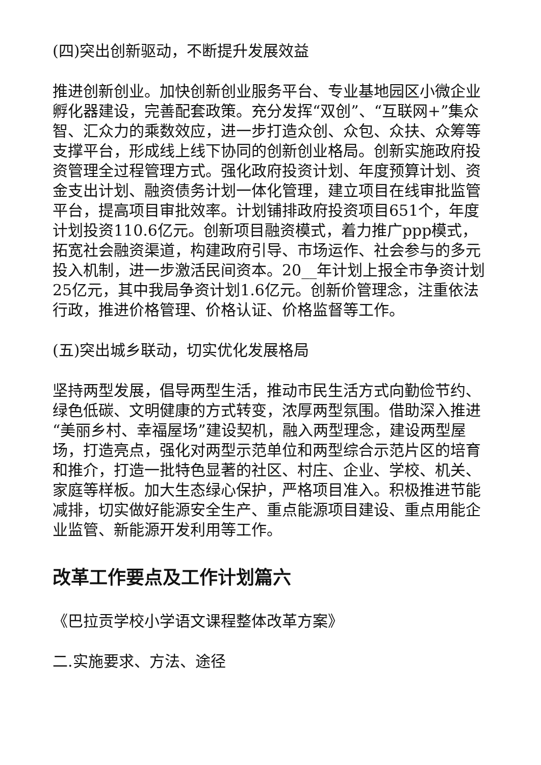(四)突出创新驱动，不断提升发展效益
推进创新创业。加快创新创业服务平台、专业基地园区小微企业孵化器建设，完善配套政策。充分发挥“双创”、“互联网+”集众智、汇众力的乘数效应，进一步打造众创、众包、众扶、众筹等支撑平台，形成线上线下协同的创新创业格局。创新实施政府投资管理全过程管理方式。强化政府投资计划、年度预算计划、资金支出计划、融资债务计划一体化管理，建立项目在线审批监管平台，提高项目审批效率。计划铺排政府投资项目651个，年度计划投资110.6亿元。创新项目融资模式，着力推广ppp模式，拓宽社会融资渠道，构建政府引导、市场运作、社会参与的多元投入机制，进一步激活民间资本。20__年计划上报全市争资计划25亿元，其中我局争资计划1.6亿元。创新价管理念，注重依法行政，推进价格管理、价格认证、价格监督等工作。
(五)突出城乡联动，切实优化发展格局
坚持两型发展，倡导两型生活，推动市民生活方式向勤俭节约、绿色低碳、文明健康的方式转变，浓厚两型氛围。借助深入推进“美丽乡村、幸福屋场”建设契机，融入两型理念，建设两型屋场，打造亮点，强化对两型示范单位和两型综合示范片区的培育和推介，打造一批特色显著的社区、村庄、企业、学校、机关、家庭等样板。加大生态绿心保护，严格项目准入。积极推进节能减排，切实做好能源安全生产、重点能源项目建设、重点用能企业监管、新能源开发利用等工作。
改革工作要点及工作计划篇六
《巴拉贡学校小学语文课程整体改革方案》
二.实施要求、方法、途径